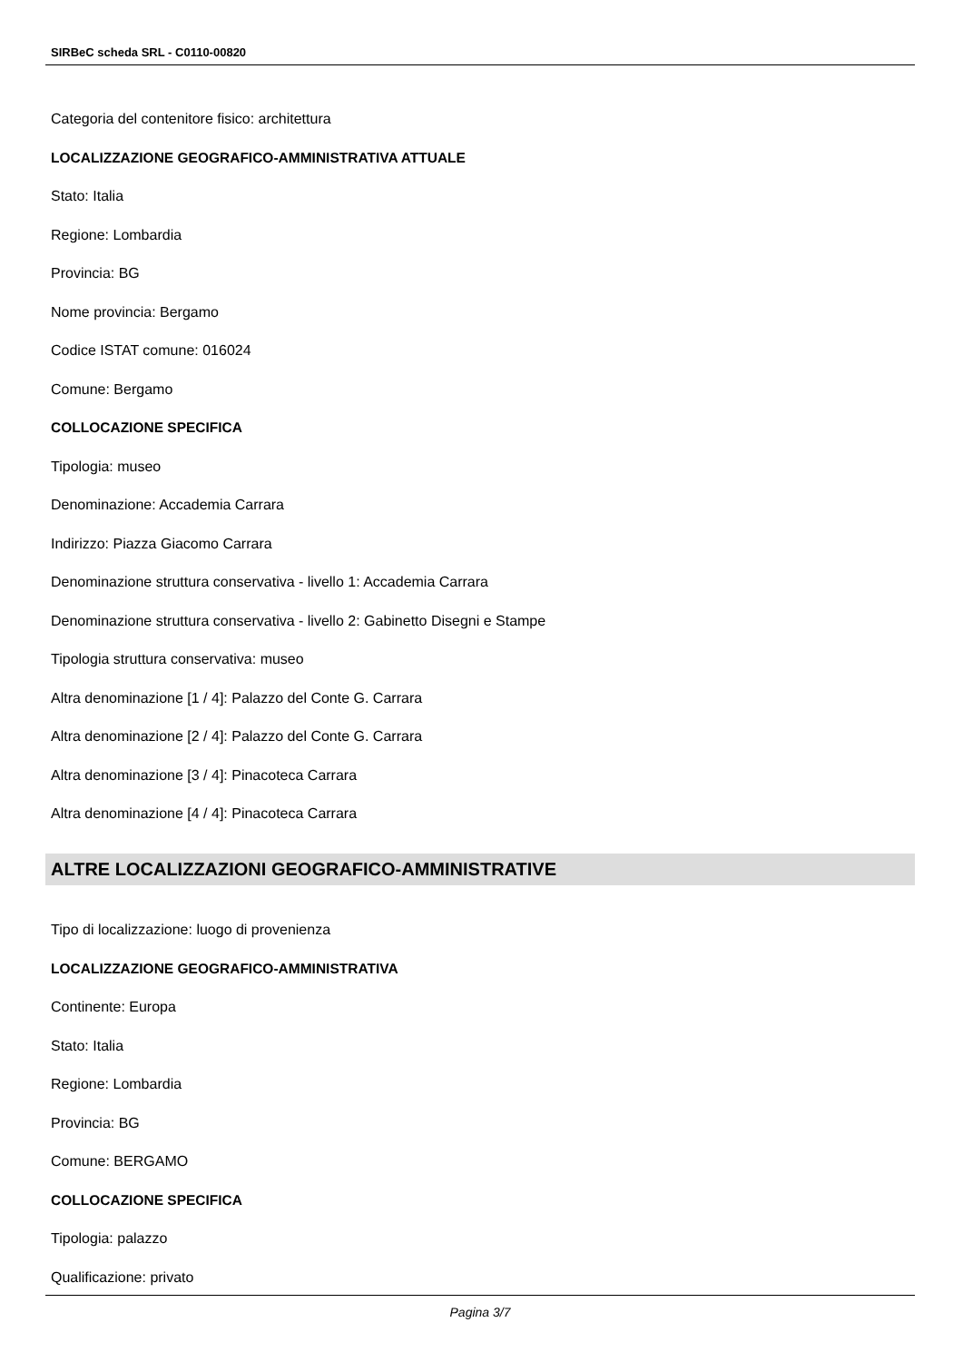SIRBeC scheda SRL - C0110-00820
Categoria del contenitore fisico: architettura
LOCALIZZAZIONE GEOGRAFICO-AMMINISTRATIVA ATTUALE
Stato: Italia
Regione: Lombardia
Provincia: BG
Nome provincia: Bergamo
Codice ISTAT comune: 016024
Comune: Bergamo
COLLOCAZIONE SPECIFICA
Tipologia: museo
Denominazione: Accademia Carrara
Indirizzo: Piazza Giacomo Carrara
Denominazione struttura conservativa - livello 1: Accademia Carrara
Denominazione struttura conservativa - livello 2: Gabinetto Disegni e Stampe
Tipologia struttura conservativa: museo
Altra denominazione [1 / 4]: Palazzo del Conte G. Carrara
Altra denominazione [2 / 4]: Palazzo del Conte G. Carrara
Altra denominazione [3 / 4]: Pinacoteca Carrara
Altra denominazione [4 / 4]: Pinacoteca Carrara
ALTRE LOCALIZZAZIONI GEOGRAFICO-AMMINISTRATIVE
Tipo di localizzazione: luogo di provenienza
LOCALIZZAZIONE GEOGRAFICO-AMMINISTRATIVA
Continente: Europa
Stato: Italia
Regione: Lombardia
Provincia: BG
Comune: BERGAMO
COLLOCAZIONE SPECIFICA
Tipologia: palazzo
Qualificazione: privato
Pagina 3/7